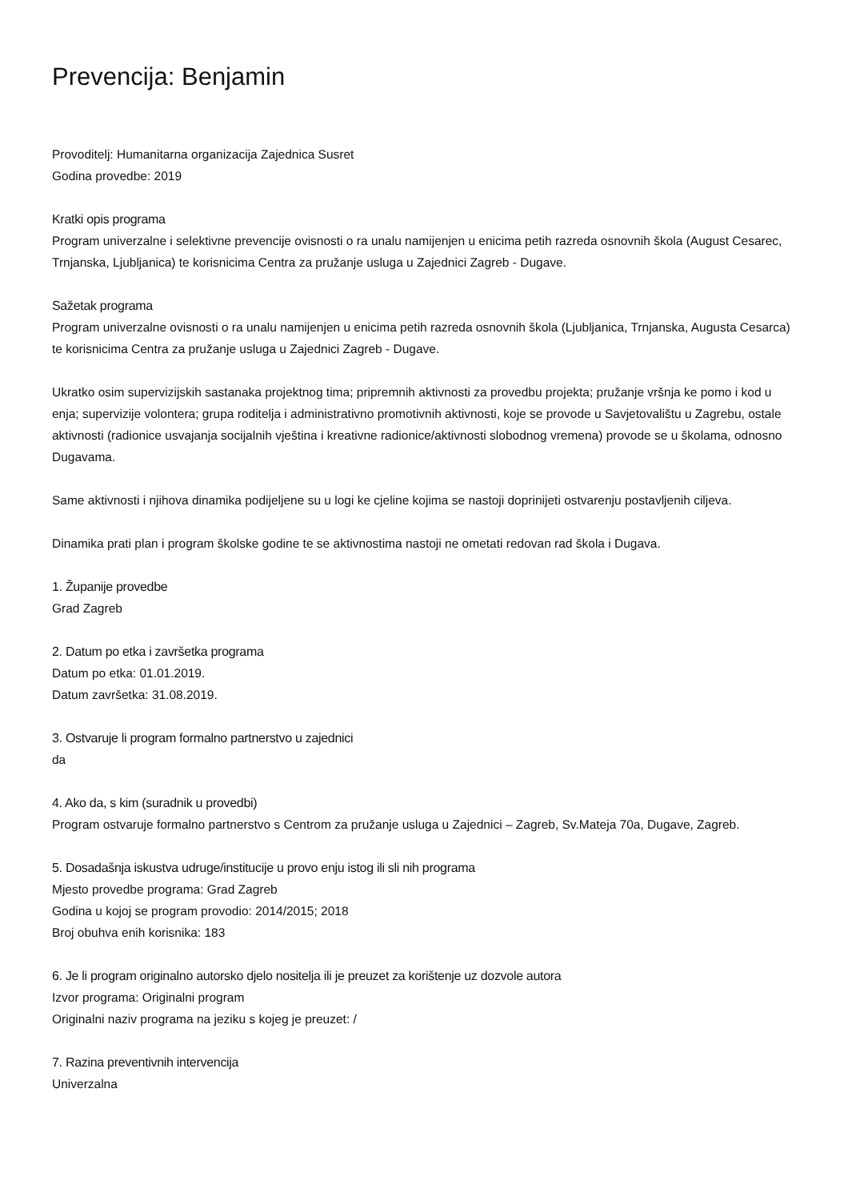Prevencija: Benjamin
Provoditelj: Humanitarna organizacija Zajednica Susret
Godina provedbe: 2019
Kratki opis programa
Program univerzalne i selektivne prevencije ovisnosti o ra unalu namijenjen u enicima petih razreda osnovnih škola (August Cesarec, Trnjanska, Ljubljanica) te korisnicima Centra za pružanje usluga u Zajednici Zagreb - Dugave.
Sažetak programa
Program univerzalne ovisnosti o ra unalu namijenjen u enicima petih razreda osnovnih škola (Ljubljanica, Trnjanska, Augusta Cesarca) te korisnicima Centra za pružanje usluga u Zajednici Zagreb - Dugave.
Ukratko osim supervizijskih sastanaka projektnog tima; pripremnih aktivnosti za provedbu projekta; pružanje vršnja ke pomo i kod u enja; supervizije volontera; grupa roditelja i administrativno promotivnih aktivnosti, koje se provode u Savjetovalištu u Zagrebu, ostale aktivnosti (radionice usvajanja socijalnih vještina i kreativne radionice/aktivnosti slobodnog vremena) provode se u školama, odnosno Dugavama.
Same aktivnosti i njihova dinamika podijeljene su u logi ke cjeline kojima se nastoji doprinijeti ostvarenju postavljenih ciljeva.
Dinamika prati plan i program školske godine te se aktivnostima nastoji ne ometati redovan rad škola i Dugava.
1. Županije provedbe
Grad Zagreb
2. Datum po etka i završetka programa
Datum po etka: 01.01.2019.
Datum završetka: 31.08.2019.
3. Ostvaruje li program formalno partnerstvo u zajednici
da
4. Ako da, s kim (suradnik u provedbi)
Program ostvaruje formalno partnerstvo s Centrom za pružanje usluga u Zajednici – Zagreb, Sv.Mateja 70a, Dugave, Zagreb.
5. Dosadašnja iskustva udruge/institucije u provo enju istog ili sli nih programa
Mjesto provedbe programa: Grad Zagreb
Godina u kojoj se program provodio: 2014/2015; 2018
Broj obuhva enih korisnika: 183
6. Je li program originalno autorsko djelo nositelja ili je preuzet za korištenje uz dozvole autora
Izvor programa: Originalni program
Originalni naziv programa na jeziku s kojeg je preuzet: /
7. Razina preventivnih intervencija
Univerzalna